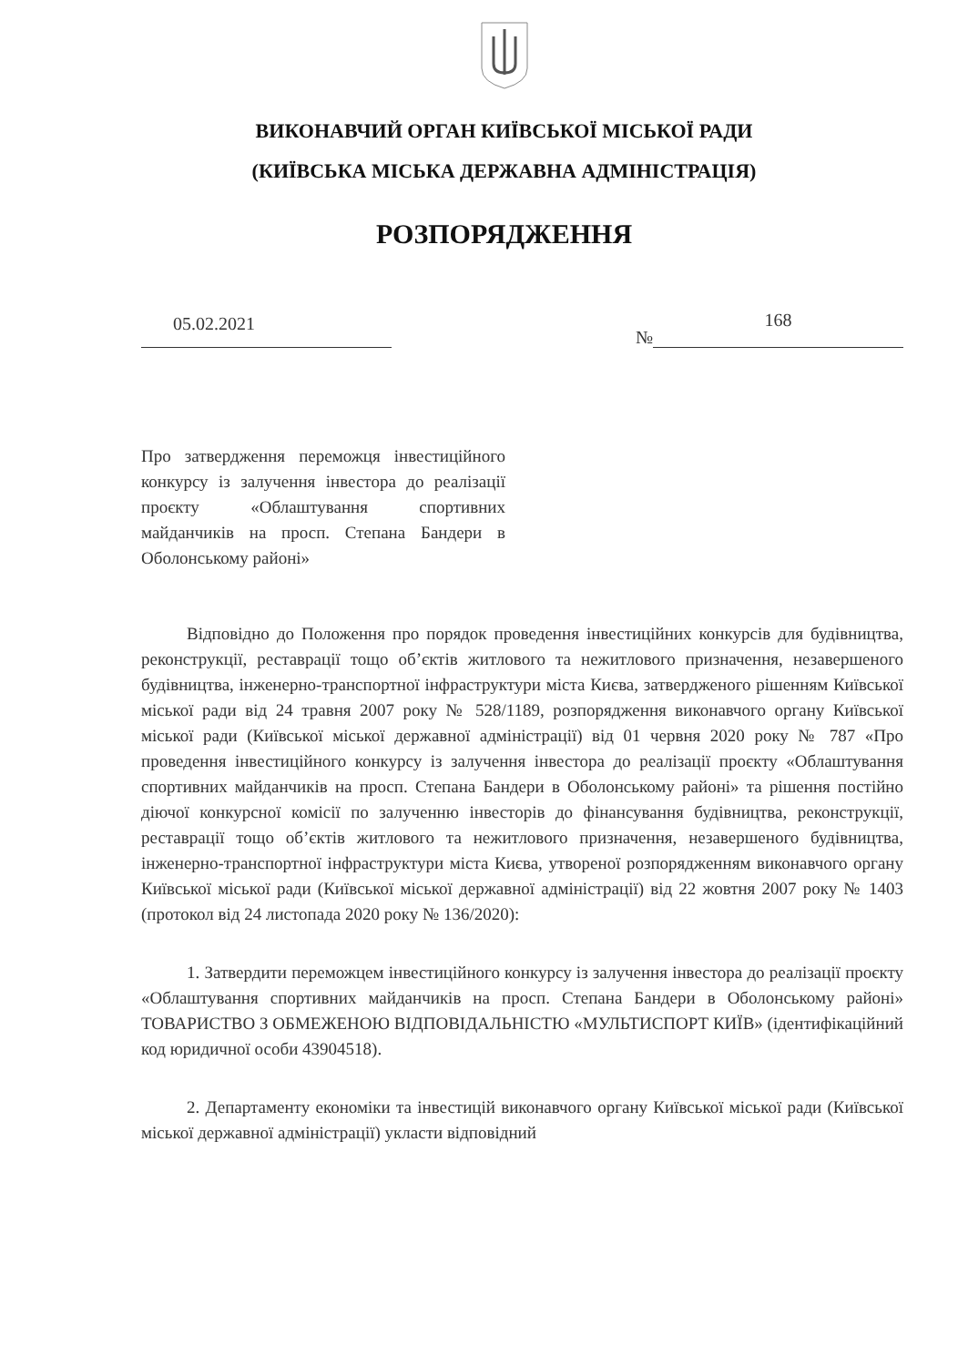ВИКОНАВЧИЙ ОРГАН КИЇВСЬКОЇ МІСЬКОЇ РАДИ
(КИЇВСЬКА МІСЬКА ДЕРЖАВНА АДМІНІСТРАЦІЯ)
РОЗПОРЯДЖЕННЯ
05.02.2021 № 168
Про затвердження переможця інвестиційного конкурсу із залучення інвестора до реалізації проєкту «Облаштування спортивних майданчиків на просп. Степана Бандери в Оболонському районі»
Відповідно до Положення про порядок проведення інвестиційних конкурсів для будівництва, реконструкції, реставрації тощо об’єктів житлового та нежитлового призначення, незавершеного будівництва, інженерно-транспортної інфраструктури міста Києва, затвердженого рішенням Київської міської ради від 24 травня 2007 року № 528/1189, розпорядження виконавчого органу Київської міської ради (Київської міської державної адміністрації) від 01 червня 2020 року № 787 «Про проведення інвестиційного конкурсу із залучення інвестора до реалізації проєкту «Облаштування спортивних майданчиків на просп. Степана Бандери в Оболонському районі» та рішення постійно діючої конкурсної комісії по залученню інвесторів до фінансування будівництва, реконструкції, реставрації тощо об’єктів житлового та нежитлового призначення, незавершеного будівництва, інженерно-транспортної інфраструктури міста Києва, утвореної розпорядженням виконавчого органу Київської міської ради (Київської міської державної адміністрації) від 22 жовтня 2007 року № 1403 (протокол від 24 листопада 2020 року № 136/2020):
1. Затвердити переможцем інвестиційного конкурсу із залучення інвестора до реалізації проєкту «Облаштування спортивних майданчиків на просп. Степана Бандери в Оболонському районі» ТОВАРИСТВО З ОБМЕЖЕНОЮ ВІДПОВІДАЛЬНІСТЮ «МУЛЬТИСПОРТ КИЇВ» (ідентифікаційний код юридичної особи 43904518).
2. Департаменту економіки та інвестицій виконавчого органу Київської міської ради (Київської міської державної адміністрації) укласти відповідний